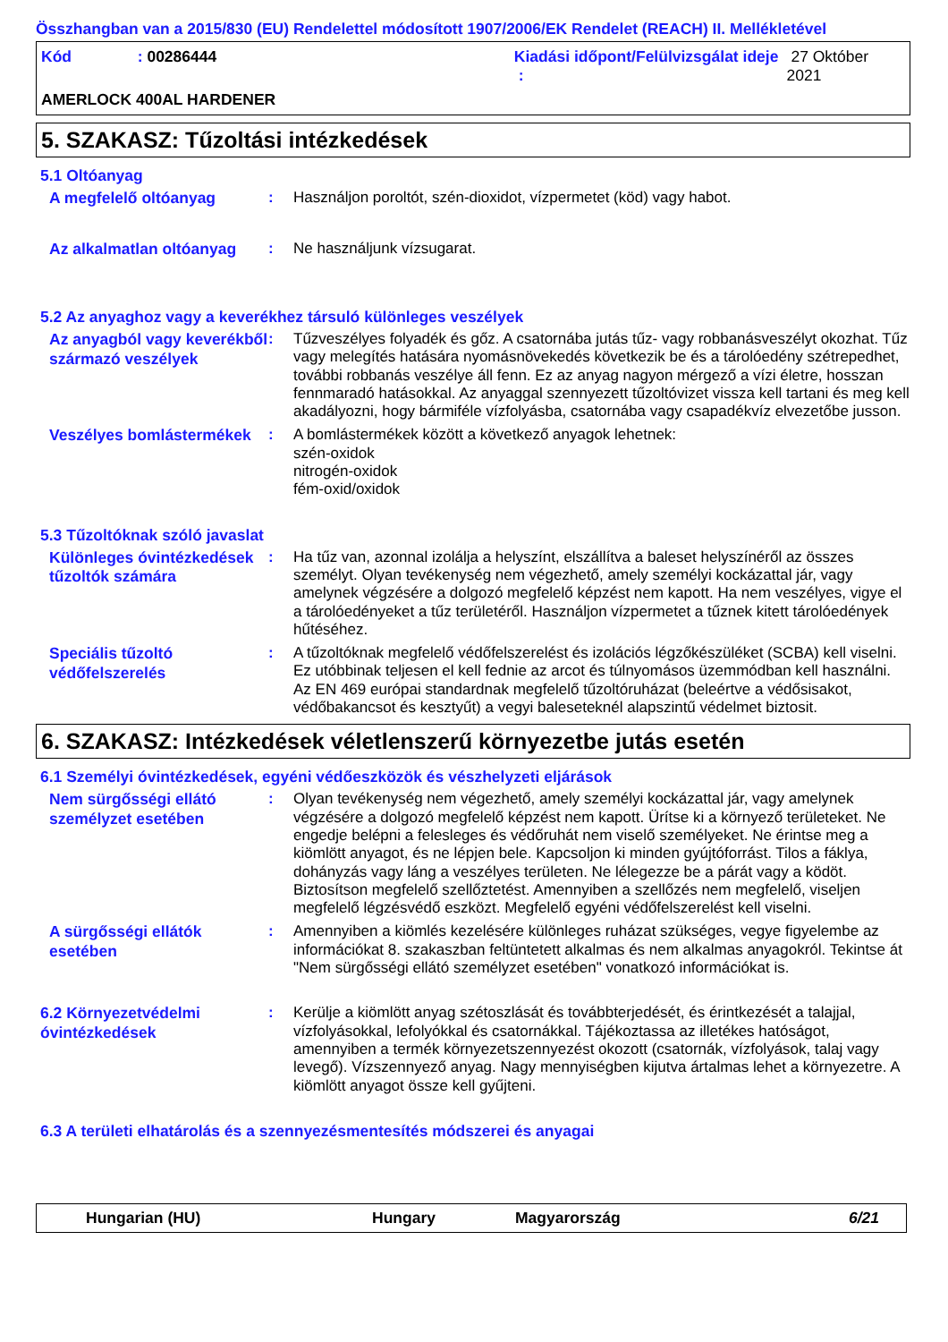Összhangban van a 2015/830 (EU) Rendelettel módosított 1907/2006/EK Rendelet (REACH) II. Mellékletével
Kód: 00286444 Kiadási időpont/Felülvizsgálat ideje : 27 Október 2021
AMERLOCK 400AL HARDENER
5. SZAKASZ: Tűzoltási intézkedések
5.1 Oltóanyag
A megfelelő oltóanyag
: Használjon poroltót, szén-dioxidot, vízpermetet (köd) vagy habot.
Az alkalmatlan oltóanyag
: Ne használjunk vízsugarat.
5.2 Az anyaghoz vagy a keverékhez társuló különleges veszélyek
Az anyagból vagy keverékből származó veszélyek
: Tűzveszélyes folyadék és gőz. A csatornába jutás tűz- vagy robbanásveszélyt okozhat. Tűz vagy melegítés hatására nyomásnövekedés következik be és a tárolóedény szétrepedhet, további robbanás veszélye áll fenn. Ez az anyag nagyon mérgező a vízi életre, hosszan fennmaradó hatásokkal. Az anyaggal szennyezett tűzoltóvizet vissza kell tartani és meg kell akadályozni, hogy bármiféle vízfolyásba, csatornába vagy csapadékvíz elvezetőbe jusson.
Veszélyes bomlástermékek
: A bomlástermékek között a következő anyagok lehetnek:
szén-oxidok
nitrogén-oxidok
fém-oxid/oxidok
5.3 Tűzoltóknak szóló javaslat
Különleges óvintézkedések tűzoltók számára
: Ha tűz van, azonnal izolálja a helyszínt, elszállítva a baleset helyszínéről az összes személyt. Olyan tevékenység nem végezhető, amely személyi kockázattal jár, vagy amelynek végzésére a dolgozó megfelelő képzést nem kapott. Ha nem veszélyes, vigye el a tárolóedényeket a tűz területéről. Használjon vízpermetet a tűznek kitett tárolóedények hűtéséhez.
Speciális tűzoltó védőfelszerelés
: A tűzoltóknak megfelelő védőfelszerelést és izolációs légzőkészüléket (SCBA) kell viselni. Ez utóbbinak teljesen el kell fednie az arcot és túlnyomásos üzemmódban kell használni. Az EN 469 európai standardnak megfelelő tűzoltóruházat (beleértve a védősisakot, védőbakancsot és kesztyűt) a vegyi baleseteknél alapszintű védelmet biztosit.
6. SZAKASZ: Intézkedések véletlenszerű környezetbe jutás esetén
6.1 Személyi óvintézkedések, egyéni védőeszközök és vészhelyzeti eljárások
Nem sürgősségi ellátó személyzet esetében
: Olyan tevékenység nem végezhető, amely személyi kockázattal jár, vagy amelynek végzésére a dolgozó megfelelő képzést nem kapott. Ürítse ki a környező területeket. Ne engedje belépni a felesleges és védőruhát nem viselő személyeket. Ne érintse meg a kiömlött anyagot, és ne lépjen bele. Kapcsoljon ki minden gyújtóforrást. Tilos a fáklya, dohányzás vagy láng a veszélyes területen. Ne lélegezze be a párát vagy a ködöt. Biztosítson megfelelő szellőztetést. Amennyiben a szellőzés nem megfelelő, viseljen megfelelő légzésvédő eszközt. Megfelelő egyéni védőfelszerelést kell viselni.
A sürgősségi ellátók esetében
: Amennyiben a kiömlés kezelésére különleges ruházat szükséges, vegye figyelembe az információkat 8. szakaszban feltüntetett alkalmas és nem alkalmas anyagokról. Tekintse át "Nem sürgősségi ellátó személyzet esetében" vonatkozó információkat is.
6.2 Környezetvédelmi óvintézkedések
: Kerülje a kiömlött anyag szétoszlását és továbbterjedését, és érintkezését a talajjal, vízfolyásokkal, lefolyókkal és csatornákkal. Tájékoztassa az illetékes hatóságot, amennyiben a termék környezetszennyezést okozott (csatornák, vízfolyások, talaj vagy levegő). Vízszennyező anyag. Nagy mennyiségben kijutva ártalmas lehet a környezetre. A kiömlött anyagot össze kell gyűjteni.
6.3 A területi elhatárolás és a szennyezésmentesítés módszerei és anyagai
Hungarian (HU) Hungary Magyarország 6/21